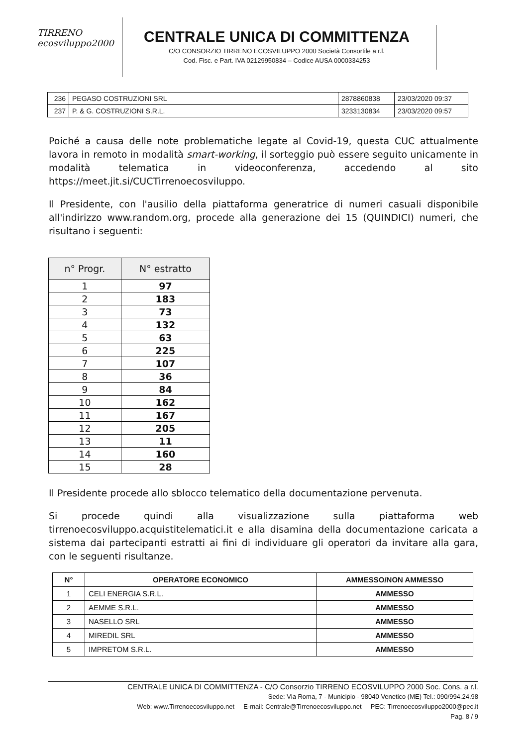TIRRENO
ecosviluppo2000
CENTRALE UNICA DI COMMITTENZA
C/O CONSORZIO TIRRENO ECOSVILUPPO 2000 Società Consortile a r.l.
Cod. Fisc. e Part. IVA 02129950834 – Codice AUSA 0000334253
| 236 | PEGASO COSTRUZIONI SRL | 2878860838 | 23/03/2020 09:37 |
| 237 | P. & G. COSTRUZIONI S.R.L. | 3233130834 | 23/03/2020 09:57 |
Poiché a causa delle note problematiche legate al Covid-19, questa CUC attualmente lavora in remoto in modalità smart-working, il sorteggio può essere seguito unicamente in modalità telematica in videoconferenza, accedendo al sito https://meet.jit.si/CUCTirrenoecosviluppo.
Il Presidente, con l'ausilio della piattaforma generatrice di numeri casuali disponibile all'indirizzo www.random.org, procede alla generazione dei 15 (QUINDICI) numeri, che risultano i seguenti:
| n° Progr. | N° estratto |
| --- | --- |
| 1 | 97 |
| 2 | 183 |
| 3 | 73 |
| 4 | 132 |
| 5 | 63 |
| 6 | 225 |
| 7 | 107 |
| 8 | 36 |
| 9 | 84 |
| 10 | 162 |
| 11 | 167 |
| 12 | 205 |
| 13 | 11 |
| 14 | 160 |
| 15 | 28 |
Il Presidente procede allo sblocco telematico della documentazione pervenuta.
Si procede quindi alla visualizzazione sulla piattaforma web tirrenoecosviluppo.acquistitelematici.it e alla disamina della documentazione caricata a sistema dai partecipanti estratti ai fini di individuare gli operatori da invitare alla gara, con le seguenti risultanze.
| N° | OPERATORE ECONOMICO | AMMESSO/NON AMMESSO |
| --- | --- | --- |
| 1 | CELI ENERGIA S.R.L. | AMMESSO |
| 2 | AEMME S.R.L. | AMMESSO |
| 3 | NASELLO SRL | AMMESSO |
| 4 | MIREDIL SRL | AMMESSO |
| 5 | IMPRETOM S.R.L. | AMMESSO |
CENTRALE UNICA DI COMMITTENZA - C/O Consorzio TIRRENO ECOSVILUPPO 2000 Soc. Cons. a r.l.
Sede: Via Roma, 7 - Municipio - 98040 Venetico (ME) Tel.: 090/994.24.98
Web: www.Tirrenoecosviluppo.net E-mail: Centrale@Tirrenoecosviluppo.net PEC: Tirrenoecosviluppo2000@pec.it
Pag. 8 / 9